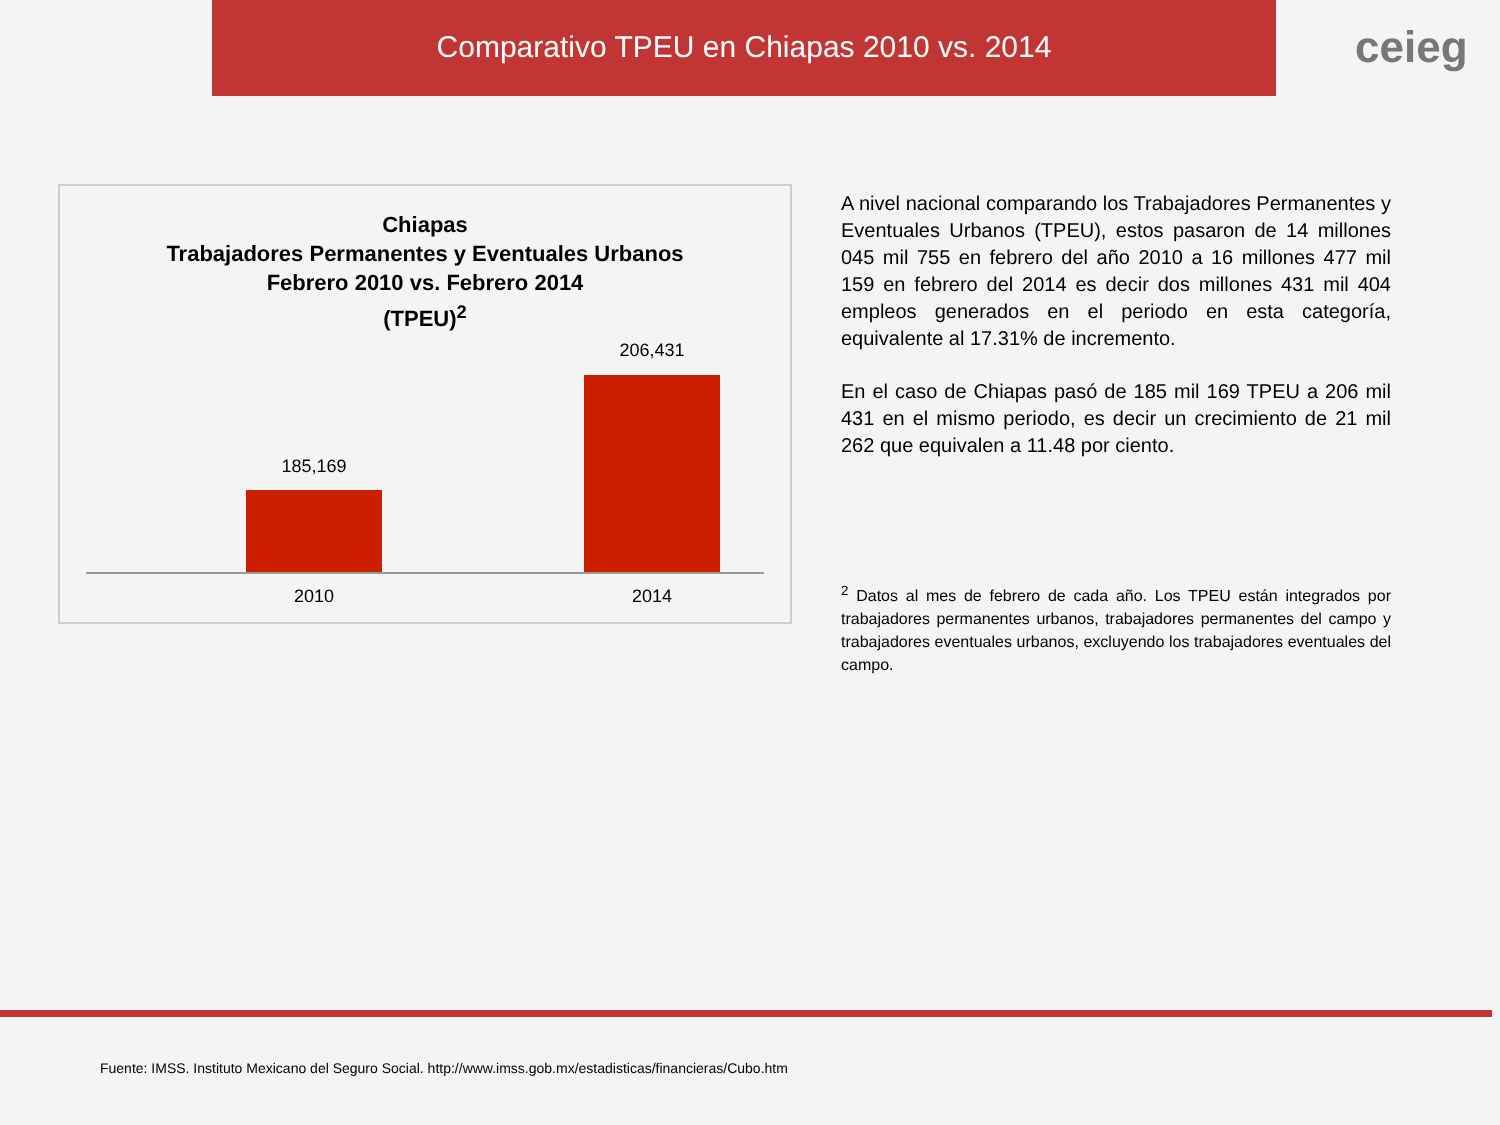Comparativo TPEU en Chiapas 2010 vs. 2014
ceieg
Chiapas
Trabajadores Permanentes y Eventuales Urbanos
Febrero 2010 vs. Febrero 2014
(TPEU)<sup>2</sup>
185,169
206,431
2010 2014
A nivel nacional comparando los Trabajadores Permanentes y Eventuales Urbanos (TPEU), estos pasaron de 14 millones 045 mil 755 en febrero del año 2010 a 16 millones 477 mil 159 en febrero del 2014 es decir dos millones 431 mil 404 empleos generados en el periodo en esta categoría, equivalente al 17.31% de incremento.
En el caso de Chiapas pasó de 185 mil 169 TPEU a 206 mil 431 en el mismo periodo, es decir un crecimiento de 21 mil 262 que equivalen a 11.48 por ciento.
<sup>2</sup> Datos al mes de febrero de cada año. Los TPEU están integrados por trabajadores permanentes urbanos, trabajadores permanentes del campo y trabajadores eventuales urbanos, excluyendo los trabajadores eventuales del campo.
Fuente: IMSS. Instituto Mexicano del Seguro Social. http://www.imss.gob.mx/estadisticas/financieras/Cubo.htm